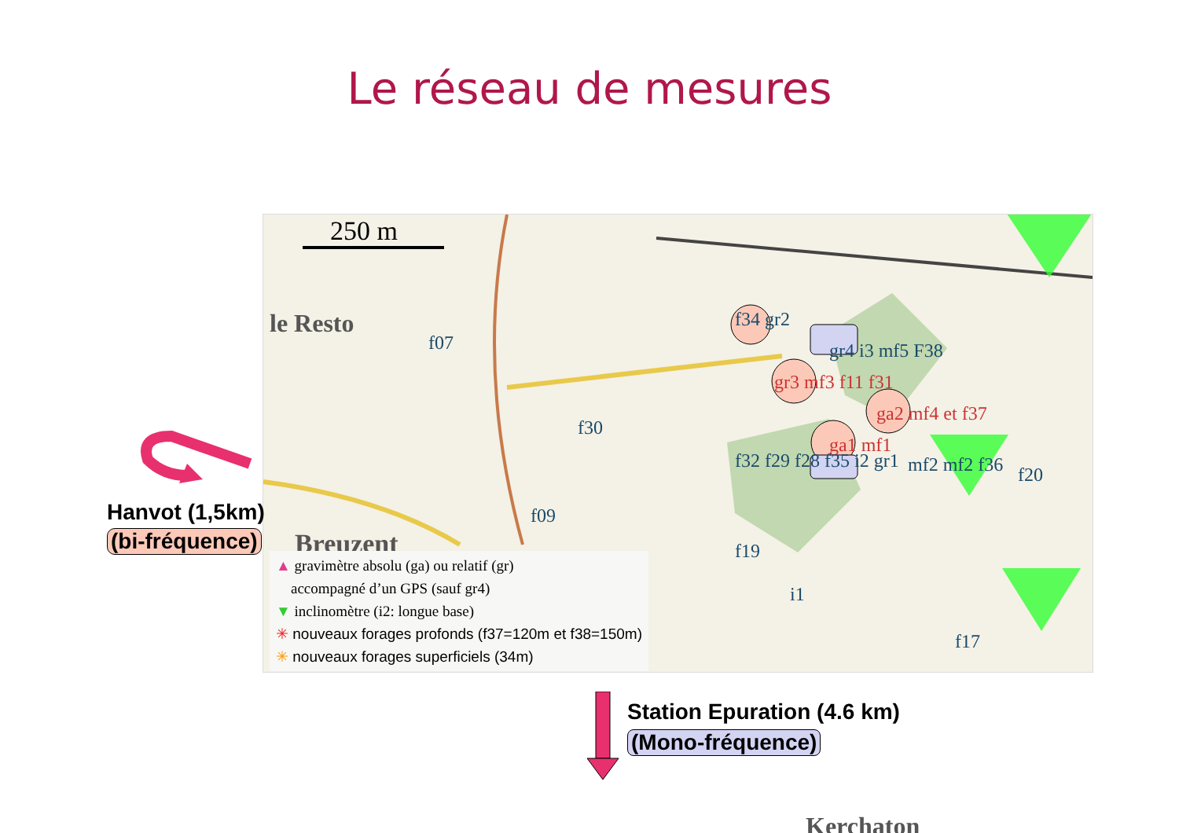Le réseau de mesures
250 m
le Resto
Breuzent
Kerchaton
f07
f30
f09
f20
f34 gr2
gr3 mf3 f11 f31
ga2 mf4 et f37
ga1 mf1
gr4 i3 mf5 F38
f32 f29 f28 f35 i2 gr1 mf2 mf2 f36
f19
i1
f17
▲ gravimètre absolu (ga) ou relatif (gr)
accompagné d’un GPS (sauf gr4)
▼ inclinomètre (i2: longue base)
✳ nouveaux forages profonds (f37=120m et f38=150m)
✳ nouveaux forages superficiels (34m)
Hanvot (1,5km)
(bi-fréquence)
Station Epuration (4.6 km)
(Mono-fréquence)